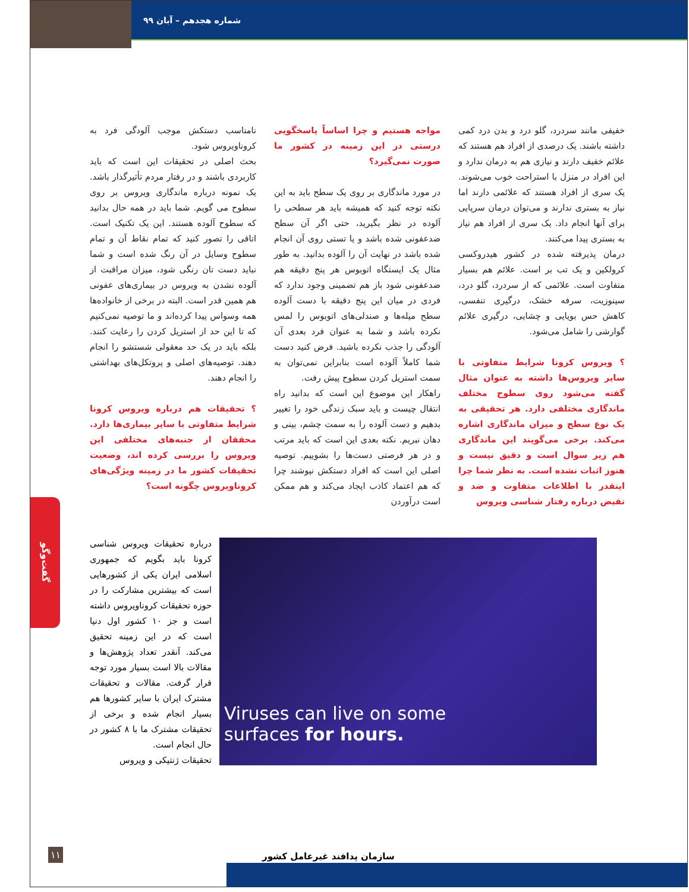شماره هجدهم – آبان ۹۹
خفیفی مانند سردرد، گلو درد و بدن درد کمی داشته باشند. یک درصدی از افراد هم هستند که علائم خفیف دارند و نیازی هم به درمان ندارد و این افراد در منزل با استراحت خوب می‌شوند. یک سری از افراد هستند که علائمی دارند اما نیاز به بستری ندارند و می‌توان درمان سرپایی برای آنها انجام داد. یک سری از افراد هم نیاز به بستری پیدا می‌کنند.
درمان پذیرفته شده در کشور هیدروکسی کرولکین و یک تب بر است. علائم هم بسیار متفاوت است. علائمی که از سردرد، گلو درد، سینوزیت، سرفه خشک، درگیری تنفسی، کاهش حس بویایی و چشایی، درگیری علائم گوارشی را شامل می‌شود.
؟ ویروس کرونا شرایط متفاوتی با سایر ویروس‌ها داشته به عنوان مثال گفته می‌شود روی سطوح مختلف ماندگاری مختلفی دارد. هر تحقیقی به یک نوع سطح و میزان ماندگاری اشاره می‌کند. برخی می‌گویند این ماندگاری هم زیر سوال است و دقیق نیست و هنوز اثبات نشده است. به نظر شما چرا اینقدر با اطلاعات متفاوت و ضد و نقیض درباره رفتار شناسی ویروس
مواجه هستیم و چرا اساساً پاسخگویی درستی در این زمینه در کشور ما صورت نمی‌گیرد؟
در مورد ماندگاری بر روی یک سطح باید به این نکته توجه کنید که همیشه باید هر سطحی را آلوده در نظر بگیرید، حتی اگر آن سطح ضدعفونی شده باشد و یا تستی روی آن انجام شده باشد در نهایت آن را آلوده بدانید. به طور مثال یک ایستگاه اتوبوس هر پنج دقیقه هم ضدعفونی شود باز هم تضمینی وجود ندارد که فردی در میان این پنج دقیقه با دست آلوده سطح میله‌ها و صندلی‌های اتوبوس را لمس نکرده باشد و شما به عنوان فرد بعدی آن آلودگی را جذب نکرده باشید. فرض کنید دست شما کاملاً آلوده است بنابراین نمی‌توان به سمت استریل کردن سطوح پیش رفت.
راهکار این موضوع این است که بدانید راه انتقال چیست و باید سبک زندگی خود را تغییر بدهیم و دست آلوده را به سمت چشم، بینی و دهان نبریم. نکته بعدی این است که باید مرتب و در هر فرصتی دست‌ها را بشوییم. توصیه اصلی این است که افراد دستکش نپوشند چرا که هم اعتماد کاذب ایجاد می‌کند و هم ممکن است درآوردن
نامناسب دستکش موجب آلودگی فرد به کروناویروس شود.
بحث اصلی در تحقیقات این است که باید کاربردی باشند و در رفتار مردم تأثیرگذار باشد. یک نمونه درباره ماندگاری ویروس بر روی سطوح می گویم. شما باید در همه حال بدانید که سطوح آلوده هستند. این یک تکنیک است. اتاقی را تصور کنید که تمام نقاط آن و تمام سطوح وسایل در آن رنگ شده است و شما نباید دست تان رنگی شود، میزان مراقبت از آلوده نشدن به ویروس در بیماری‌های عفونی هم همین قدر است. البته در برخی از خانواده‌ها همه وسواس پیدا کرده‌اند و ما توصیه نمی‌کنیم که تا این حد از استریل کردن را رعایت کنند. بلکه باید در یک حد معقولی شستشو را انجام دهند. توصیه‌های اصلی و پروتکل‌های بهداشتی را انجام دهند.
؟ تحقیقات هم درباره ویروس کرونا شرایط متفاوتی با سایر بیماری‌ها دارد. محققان از جنبه‌های مختلفی این ویروس را بررسی کرده اند، وضعیت تحقیقات کشور ما در زمینه ویژگی‌های کروناویروس چگونه است؟
Viruses can live on some
surfaces for hours.
درباره تحقیقات ویروس شناسی کرونا باید بگویم که جمهوری اسلامی ایران یکی از کشورهایی است که بیشترین مشارکت را در حوزه تحقیقات کروناویروس داشته است و جز ۱۰ کشور اول دنیا است که در این زمینه تحقیق می‌کند. آنقدر تعداد پژوهش‌ها و مقالات بالا است بسیار مورد توجه قرار گرفت. مقالات و تحقیقات مشترک ایران با سایر کشورها هم بسیار انجام شده و برخی از تحقیقات مشترک ما با ۸ کشور در حال انجام است.
تحقیقات ژنتیکی و ویروس
گفت‌وگو
سازمان پدافند غیرعامل کشور
۱۱